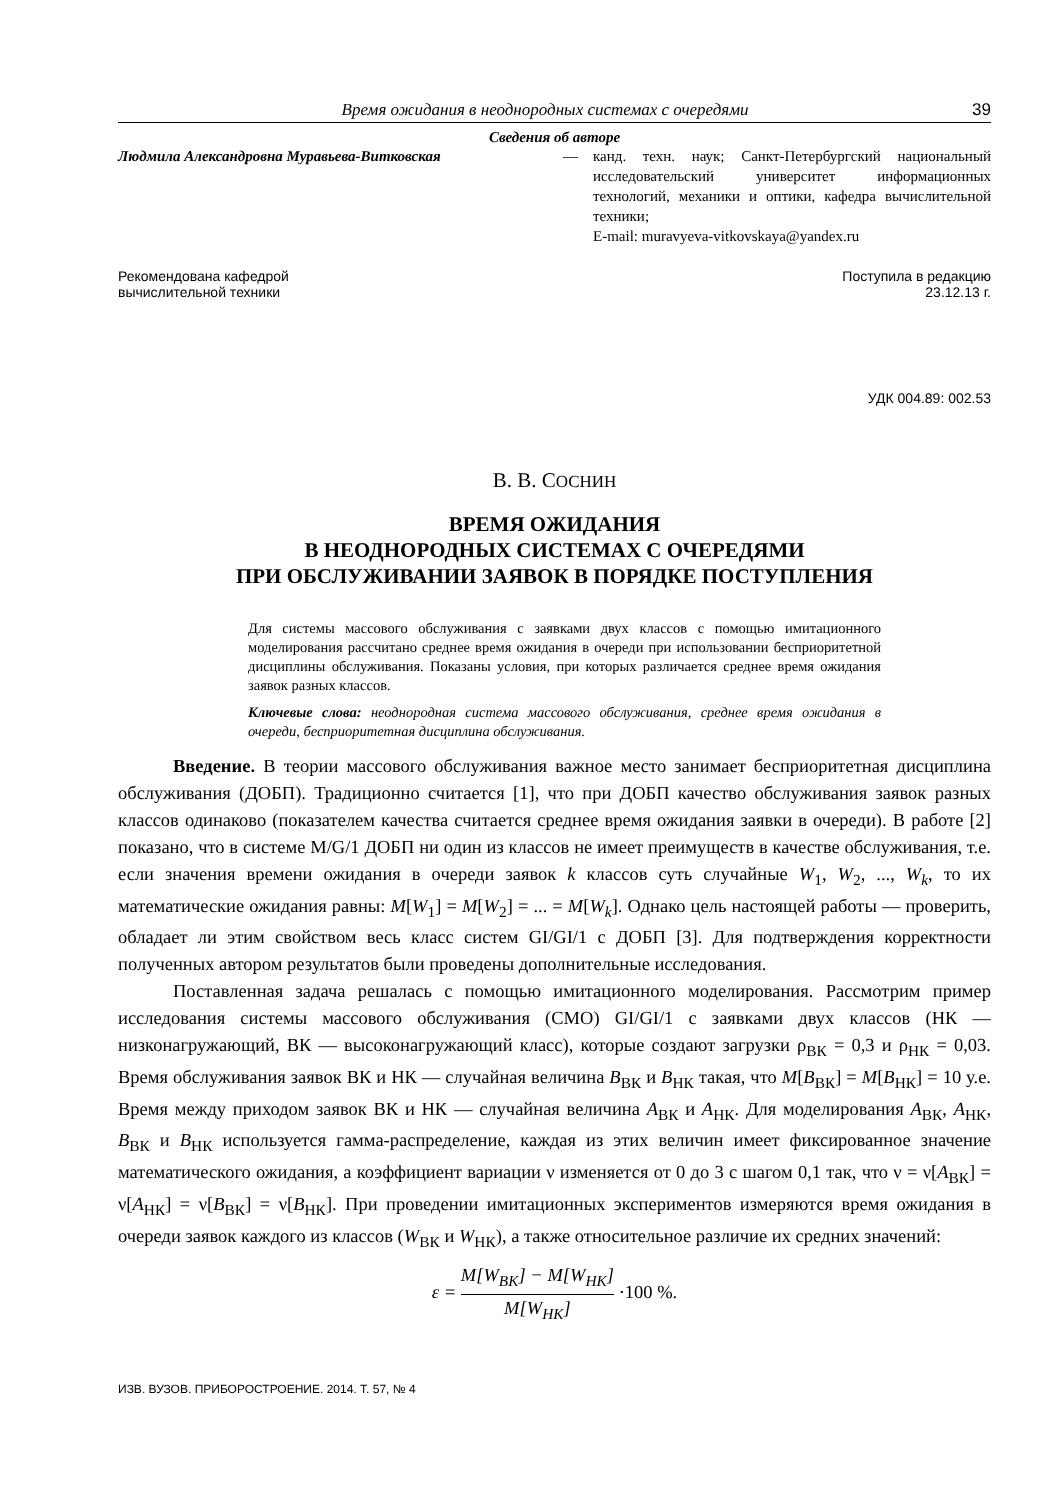Время ожидания в неоднородных системах с очередями 39
Сведения об авторе
Людмила Александровна Муравьева-Витковская — канд. техн. наук; Санкт-Петербургский национальный исследовательский университет информационных технологий, механики и оптики, кафедра вычислительной техники;
E-mail: muravyeva-vitkovskaya@yandex.ru
Рекомендована кафедрой
вычислительной техники
Поступила в редакцию
23.12.13 г.
УДК 004.89: 002.53
В. В. СОСНИН
ВРЕМЯ ОЖИДАНИЯ
В НЕОДНОРОДНЫХ СИСТЕМАХ С ОЧЕРЕДЯМИ
ПРИ ОБСЛУЖИВАНИИ ЗАЯВОК В ПОРЯДКЕ ПОСТУПЛЕНИЯ
Для системы массового обслуживания с заявками двух классов с помощью имитационного моделирования рассчитано среднее время ожидания в очереди при использовании бесприоритетной дисциплины обслуживания. Показаны условия, при которых различается среднее время ожидания заявок разных классов.
Ключевые слова: неоднородная система массового обслуживания, среднее время ожидания в очереди, бесприоритетная дисциплина обслуживания.
Введение. В теории массового обслуживания важное место занимает бесприоритетная дисциплина обслуживания (ДОБП). Традиционно считается [1], что при ДОБП качество обслуживания заявок разных классов одинаково (показателем качества считается среднее время ожидания заявки в очереди). В работе [2] показано, что в системе M/G/1 ДОБП ни один из классов не имеет преимуществ в качестве обслуживания, т.е. если значения времени ожидания в очереди заявок k классов суть случайные W<sub>1</sub>, W<sub>2</sub>, ..., W<sub>k</sub>, то их математические ожидания равны: M[W<sub>1</sub>] = M[W<sub>2</sub>] = ... = M[W<sub>k</sub>]. Однако цель настоящей работы — проверить, обладает ли этим свойством весь класс систем GI/GI/1 с ДОБП [3]. Для подтверждения корректности полученных автором результатов были проведены дополнительные исследования.
Поставленная задача решалась с помощью имитационного моделирования. Рассмотрим пример исследования системы массового обслуживания (СМО) GI/GI/1 с заявками двух классов (НК — низконагружающий, ВК — высоконагружающий класс), которые создают загрузки ρ<sub>ВК</sub> = 0,3 и ρ<sub>НК</sub> = 0,03. Время обслуживания заявок ВК и НК — случайная величина B<sub>ВК</sub> и B<sub>НК</sub> такая, что M[B<sub>ВК</sub>] = M[B<sub>НК</sub>] = 10 у.е. Время между приходом заявок ВК и НК — случайная величина A<sub>ВК</sub> и A<sub>НК</sub>. Для моделирования A<sub>ВК</sub>, A<sub>НК</sub>, B<sub>ВК</sub> и B<sub>НК</sub> используется гамма-распределение, каждая из этих величин имеет фиксированное значение математического ожидания, а коэффициент вариации ν изменяется от 0 до 3 с шагом 0,1 так, что ν = ν[A<sub>ВК</sub>] = ν[A<sub>НК</sub>] = ν[B<sub>ВК</sub>] = ν[B<sub>НК</sub>]. При проведении имитационных экспериментов измеряются время ожидания в очереди заявок каждого из классов (W<sub>ВК</sub> и W<sub>НК</sub>), а также относительное различие их средних значений:
ε = M[W<sub>ВК</sub>] − M[W<sub>НК</sub>] M[W<sub>НК</sub>] ·100 %.
ИЗВ. ВУЗОВ. ПРИБОРОСТРОЕНИЕ. 2014. Т. 57, № 4